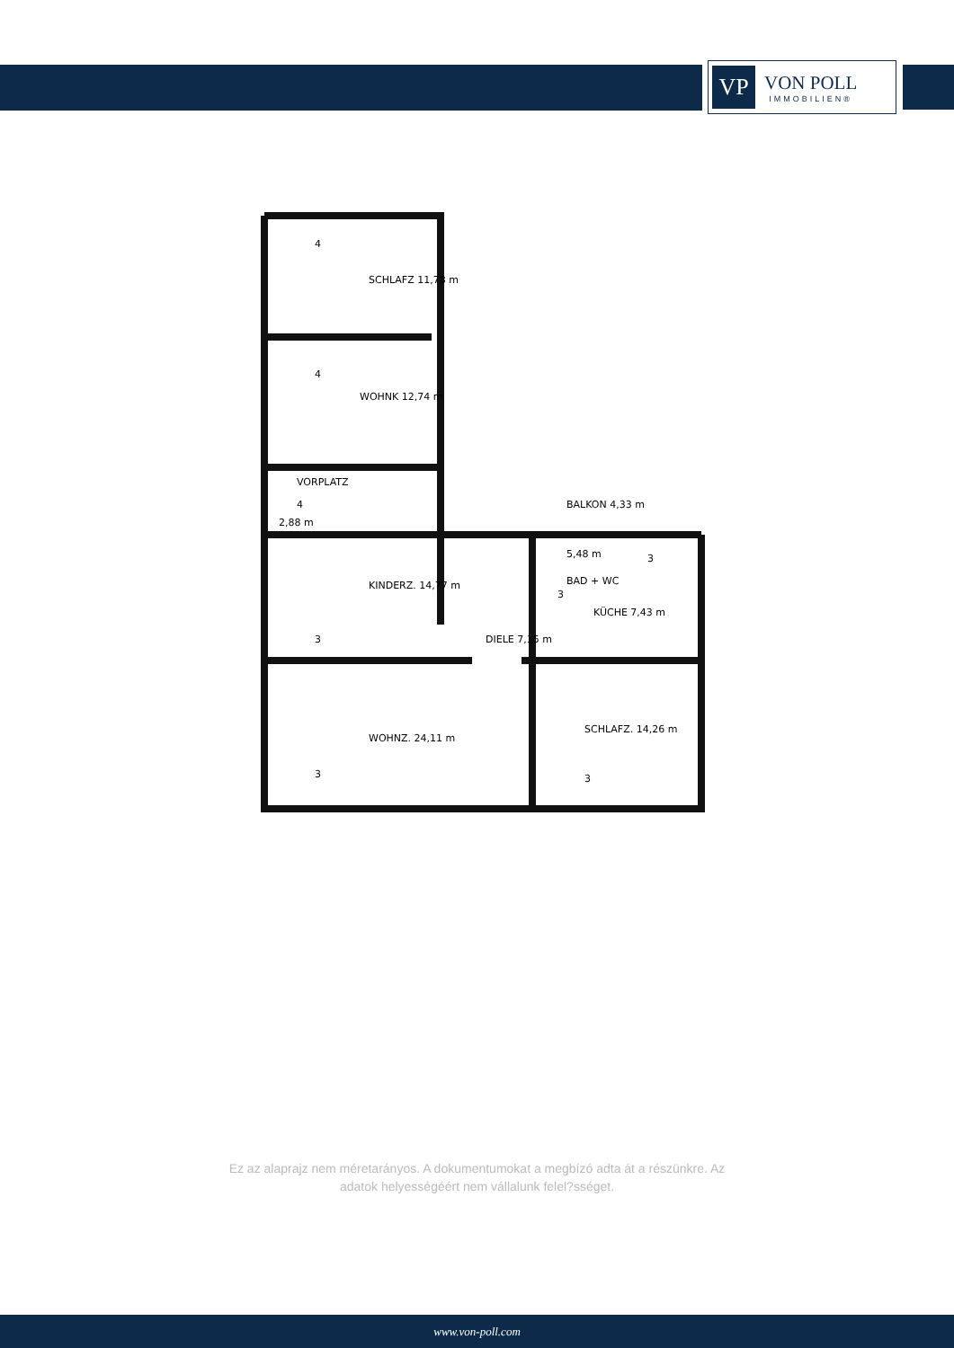VP
VON POLL
IMMOBILIEN®
SCHLAFZ 11,78 m
WOHNK 12,74 m
VORPLATZ
2,88 m
KINDERZ. 14,77 m
DIELE 7,15 m
5,48 m
BAD + WC
KÜCHE 7,43 m
BALKON 4,33 m
WOHNZ. 24,11 m
SCHLAFZ. 14,26 m
4
4
4
3
3
3
3
3
Ez az alaprajz nem méretarányos. A dokumentumokat a megbízó adta át a részünkre. Az
adatok helyességéért nem vállalunk felel?sséget.
www.von-poll.com